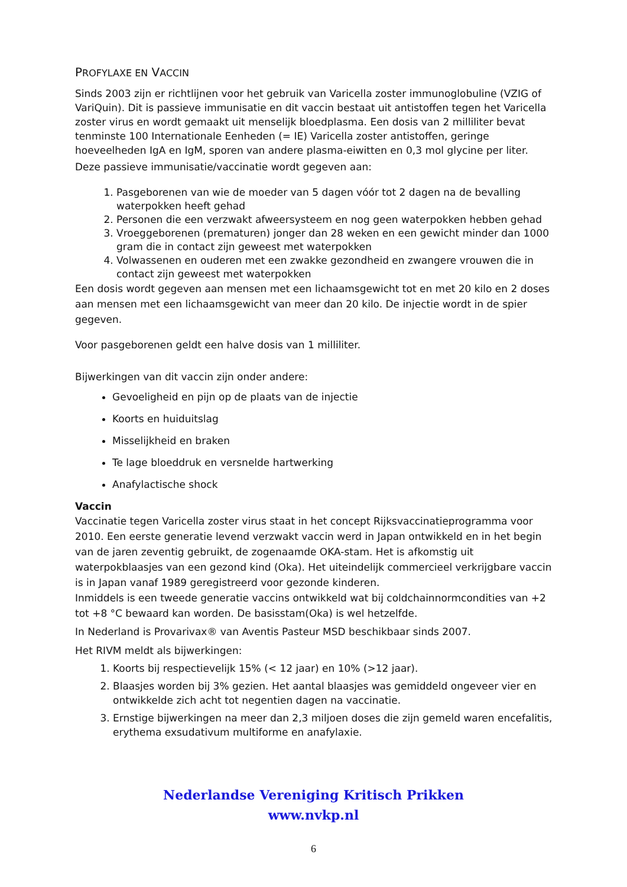PROFYLAXE EN VACCIN
Sinds 2003 zijn er richtlijnen voor het gebruik van Varicella zoster immunoglobuline (VZIG of VariQuin). Dit is passieve immunisatie en dit vaccin bestaat uit antistoffen tegen het Varicella zoster virus en wordt gemaakt uit menselijk bloedplasma. Een dosis van 2 milliliter bevat tenminste 100 Internationale Eenheden (= IE) Varicella zoster antistoffen, geringe hoeveelheden IgA en IgM, sporen van andere plasma-eiwitten en 0,3 mol glycine per liter.
Deze passieve immunisatie/vaccinatie wordt gegeven aan:
1. Pasgeborenen van wie de moeder van 5 dagen vóór tot 2 dagen na de bevalling waterpokken heeft gehad
2. Personen die een verzwakt afweersysteem en nog geen waterpokken hebben gehad
3. Vroeggeborenen (prematuren) jonger dan 28 weken en een gewicht minder dan 1000 gram die in contact zijn geweest met waterpokken
4. Volwassenen en ouderen met een zwakke gezondheid en zwangere vrouwen die in contact zijn geweest met waterpokken
Een dosis wordt gegeven aan mensen met een lichaamsgewicht tot en met 20 kilo en 2 doses aan mensen met een lichaamsgewicht van meer dan 20 kilo. De injectie wordt in de spier gegeven.
Voor pasgeborenen geldt een halve dosis van 1 milliliter.
Bijwerkingen van dit vaccin zijn onder andere:
Gevoeligheid en pijn op de plaats van de injectie
Koorts en huiduitslag
Misselijkheid en braken
Te lage bloeddruk en versnelde hartwerking
Anafylactische shock
Vaccin
Vaccinatie tegen Varicella zoster virus staat in het concept Rijksvaccinatieprogramma voor 2010. Een eerste generatie levend verzwakt vaccin werd in Japan ontwikkeld en in het begin van de jaren zeventig gebruikt, de zogenaamde OKA-stam. Het is afkomstig uit waterpokblaasjes van een gezond kind (Oka). Het uiteindelijk commercieel verkrijgbare vaccin is in Japan vanaf 1989 geregistreerd voor gezonde kinderen.
Inmiddels is een tweede generatie vaccins ontwikkeld wat bij coldchainnormcondities van +2 tot +8 °C bewaard kan worden. De basisstam(Oka) is wel hetzelfde.
In Nederland is Provarivax® van Aventis Pasteur MSD beschikbaar sinds 2007.
Het RIVM meldt als bijwerkingen:
1. Koorts bij respectievelijk 15% (< 12 jaar) en 10% (>12 jaar).
2. Blaasjes worden bij 3% gezien. Het aantal blaasjes was gemiddeld ongeveer vier en ontwikkelde zich acht tot negentien dagen na vaccinatie.
3. Ernstige bijwerkingen na meer dan 2,3 miljoen doses die zijn gemeld waren encefalitis, erythema exsudativum multiforme en anafylaxie.
Nederlandse Vereniging Kritisch Prikken
www.nvkp.nl
6